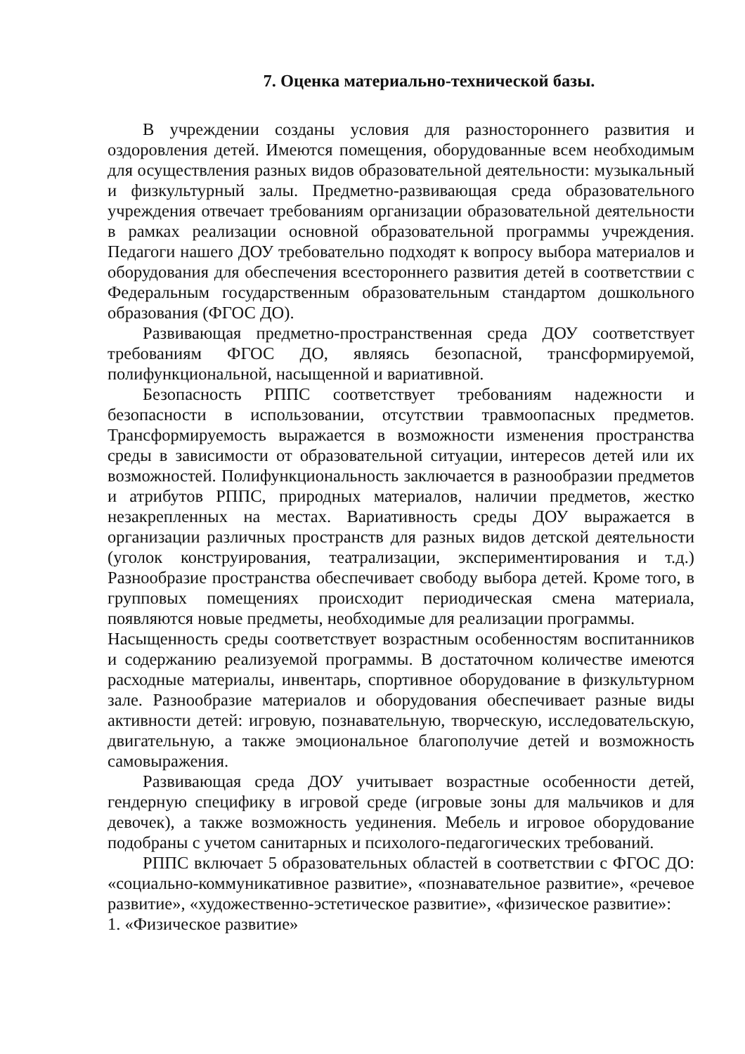7. Оценка материально-технической базы.
В учреждении созданы условия для разностороннего развития и оздоровления детей. Имеются помещения, оборудованные всем необходимым для осуществления разных видов образовательной деятельности: музыкальный и физкультурный залы. Предметно-развивающая среда образовательного учреждения отвечает требованиям организации образовательной деятельности в рамках реализации основной образовательной программы учреждения. Педагоги нашего ДОУ требовательно подходят к вопросу выбора материалов и оборудования для обеспечения всестороннего развития детей в соответствии с Федеральным государственным образовательным стандартом дошкольного образования (ФГОС ДО).
Развивающая предметно-пространственная среда ДОУ соответствует требованиям ФГОС ДО, являясь безопасной, трансформируемой, полифункциональной, насыщенной и вариативной.
Безопасность РППС соответствует требованиям надежности и безопасности в использовании, отсутствии травмоопасных предметов. Трансформируемость выражается в возможности изменения пространства среды в зависимости от образовательной ситуации, интересов детей или их возможностей. Полифункциональность заключается в разнообразии предметов и атрибутов РППС, природных материалов, наличии предметов, жестко незакрепленных на местах. Вариативность среды ДОУ выражается в организации различных пространств для разных видов детской деятельности (уголок конструирования, театрализации, экспериментирования и т.д.) Разнообразие пространства обеспечивает свободу выбора детей. Кроме того, в групповых помещениях происходит периодическая смена материала, появляются новые предметы, необходимые для реализации программы.
Насыщенность среды соответствует возрастным особенностям воспитанников и содержанию реализуемой программы. В достаточном количестве имеются расходные материалы, инвентарь, спортивное оборудование в физкультурном зале. Разнообразие материалов и оборудования обеспечивает разные виды активности детей: игровую, познавательную, творческую, исследовательскую, двигательную, а также эмоциональное благополучие детей и возможность самовыражения.
Развивающая среда ДОУ учитывает возрастные особенности детей, гендерную специфику в игровой среде (игровые зоны для мальчиков и для девочек), а также возможность уединения. Мебель и игровое оборудование подобраны с учетом санитарных и психолого-педагогических требований.
РППС включает 5 образовательных областей в соответствии с ФГОС ДО: «социально-коммуникативное развитие», «познавательное развитие», «речевое развитие», «художественно-эстетическое развитие», «физическое развитие»:
1. «Физическое развитие»